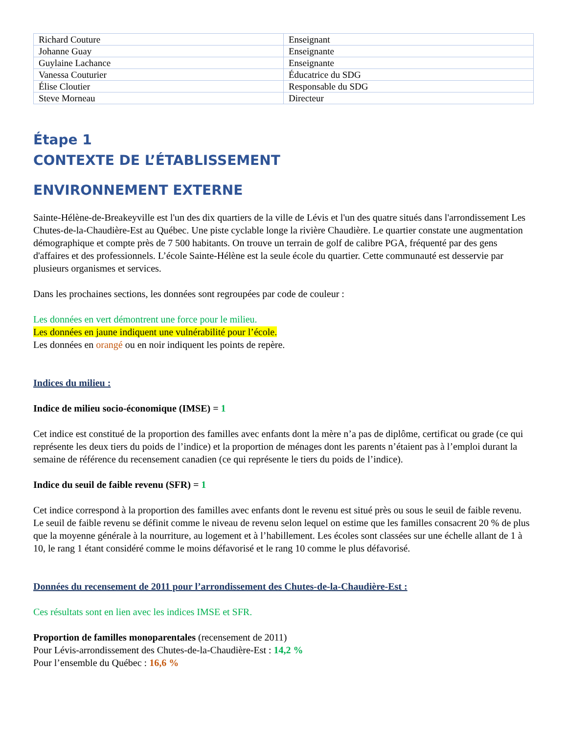| Richard Couture | Enseignant |
| Johanne Guay | Enseignante |
| Guylaine Lachance | Enseignante |
| Vanessa Couturier | Éducatrice du SDG |
| Élise Cloutier | Responsable du SDG |
| Steve Morneau | Directeur |
Étape 1
CONTEXTE DE L’ÉTABLISSEMENT
ENVIRONNEMENT EXTERNE
Sainte-Hélène-de-Breakeyville est l'un des dix quartiers de la ville de Lévis et l'un des quatre situés dans l'arrondissement Les Chutes-de-la-Chaudière-Est au Québec. Une piste cyclable longe la rivière Chaudière. Le quartier constate une augmentation démographique et compte près de 7 500 habitants. On trouve un terrain de golf de calibre PGA, fréquenté par des gens d'affaires et des professionnels. L’école Sainte-Hélène est la seule école du quartier. Cette communauté est desservie par plusieurs organismes et services.
Dans les prochaines sections, les données sont regroupées par code de couleur :
Les données en vert démontrent une force pour le milieu.
Les données en jaune indiquent une vulnérabilité pour l’école.
Les données en orangé ou en noir indiquent les points de repère.
Indices du milieu :
Indice de milieu socio-économique (IMSE) = 1
Cet indice est constitué de la proportion des familles avec enfants dont la mère n’a pas de diplôme, certificat ou grade (ce qui représente les deux tiers du poids de l’indice) et la proportion de ménages dont les parents n’étaient pas à l’emploi durant la semaine de référence du recensement canadien (ce qui représente le tiers du poids de l’indice).
Indice du seuil de faible revenu (SFR) = 1
Cet indice correspond à la proportion des familles avec enfants dont le revenu est situé près ou sous le seuil de faible revenu. Le seuil de faible revenu se définit comme le niveau de revenu selon lequel on estime que les familles consacrent 20 % de plus que la moyenne générale à la nourriture, au logement et à l’habillement. Les écoles sont classées sur une échelle allant de 1 à 10, le rang 1 étant considéré comme le moins défavorisé et le rang 10 comme le plus défavorisé.
Données du recensement de 2011 pour l’arrondissement des Chutes-de-la-Chaudière-Est :
Ces résultats sont en lien avec les indices IMSE et SFR.
Proportion de familles monoparentales (recensement de 2011)
Pour Lévis-arrondissement des Chutes-de-la-Chaudière-Est : 14,2 %
Pour l’ensemble du Québec : 16,6 %